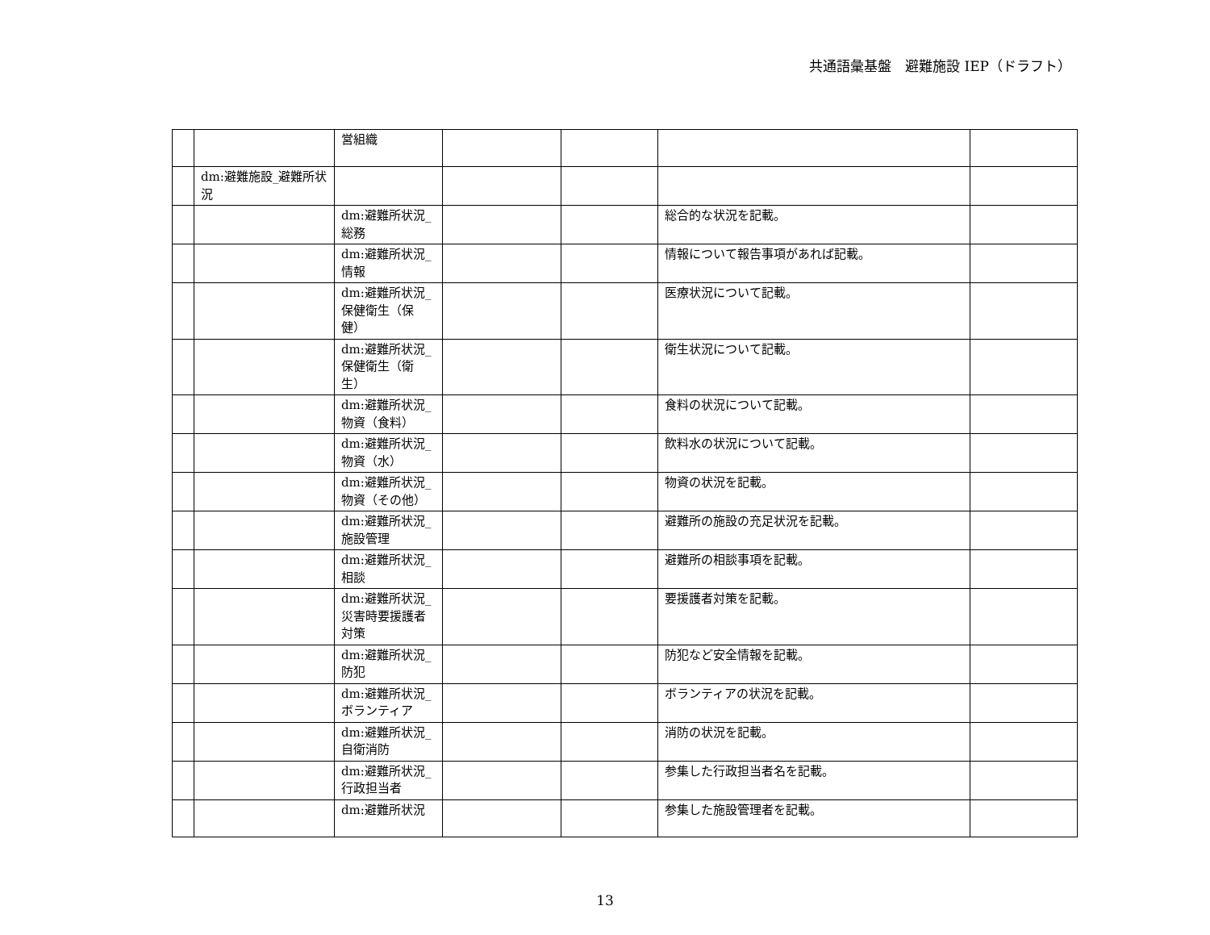共通語彙基盤　避難施設 IEP（ドラフト）
| | | 営組織 | | | | |
| | dm:避難施設_避難所状況 | | | | | |
| | | dm:避難所状況_総務 | | | 総合的な状況を記載。 | |
| | | dm:避難所状況_情報 | | | 情報について報告事項があれば記載。 | |
| | | dm:避難所状況_保健衛生（保健） | | | 医療状況について記載。 | |
| | | dm:避難所状況_保健衛生（衛生） | | | 衛生状況について記載。 | |
| | | dm:避難所状況_物資（食料） | | | 食料の状況について記載。 | |
| | | dm:避難所状況_物資（水） | | | 飲料水の状況について記載。 | |
| | | dm:避難所状況_物資（その他） | | | 物資の状況を記載。 | |
| | | dm:避難所状況_施設管理 | | | 避難所の施設の充足状況を記載。 | |
| | | dm:避難所状況_相談 | | | 避難所の相談事項を記載。 | |
| | | dm:避難所状況_災害時要援護者対策 | | | 要援護者対策を記載。 | |
| | | dm:避難所状況_防犯 | | | 防犯など安全情報を記載。 | |
| | | dm:避難所状況_ボランティア | | | ボランティアの状況を記載。 | |
| | | dm:避難所状況_自衛消防 | | | 消防の状況を記載。 | |
| | | dm:避難所状況_行政担当者 | | | 参集した行政担当者名を記載。 | |
| | | dm:避難所状況 | | | 参集した施設管理者を記載。 | |
13